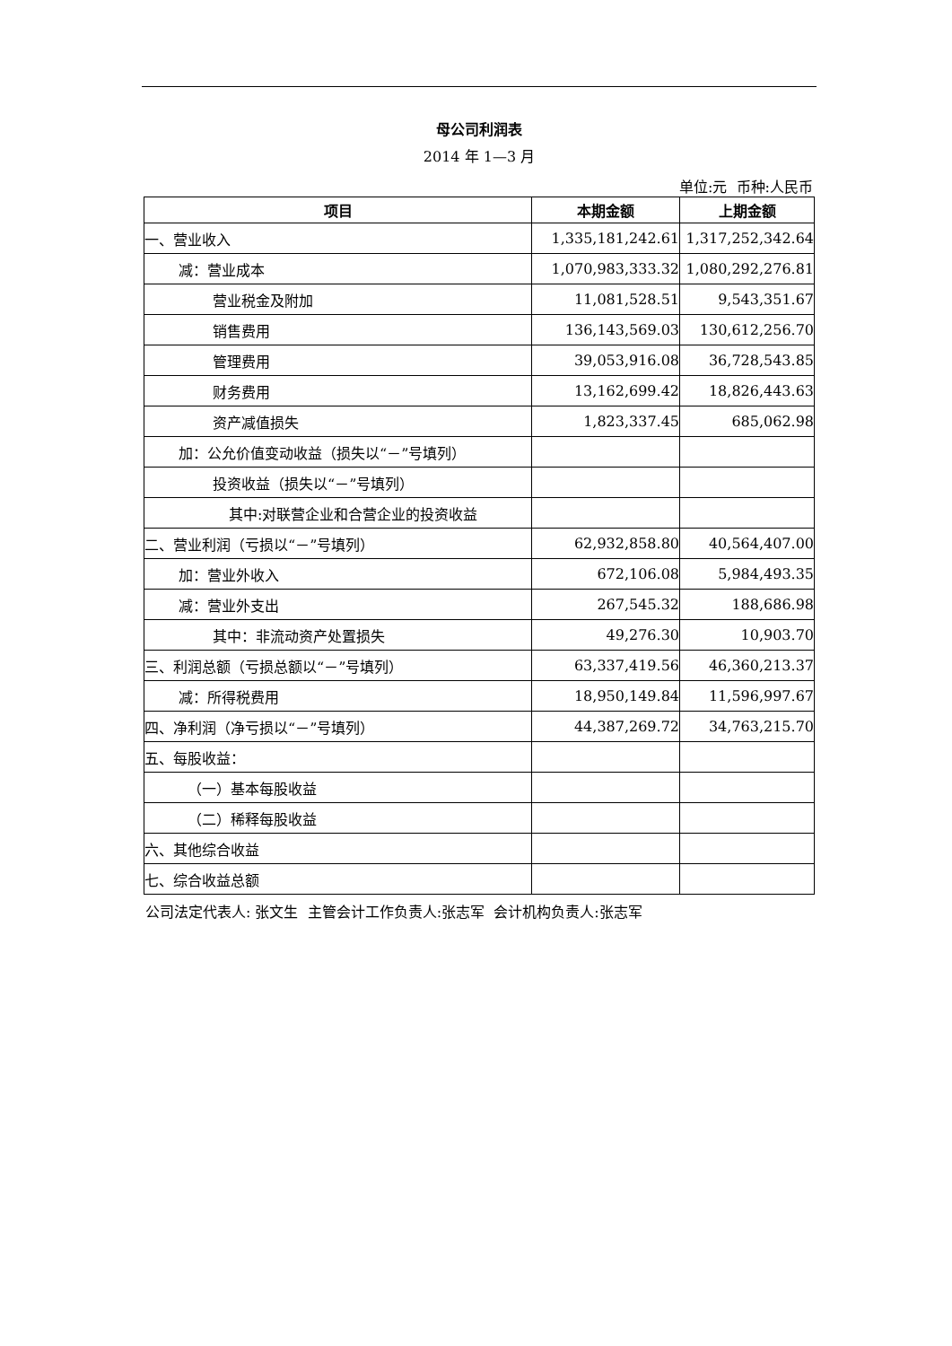母公司利润表
2014 年 1—3 月
单位:元 币种:人民币
| 项目 | 本期金额 | 上期金额 |
| --- | --- | --- |
| 一、营业收入 | 1,335,181,242.61 | 1,317,252,342.64 |
| 减：营业成本 | 1,070,983,333.32 | 1,080,292,276.81 |
| 营业税金及附加 | 11,081,528.51 | 9,543,351.67 |
| 销售费用 | 136,143,569.03 | 130,612,256.70 |
| 管理费用 | 39,053,916.08 | 36,728,543.85 |
| 财务费用 | 13,162,699.42 | 18,826,443.63 |
| 资产减值损失 | 1,823,337.45 | 685,062.98 |
| 加：公允价值变动收益（损失以“－”号填列） | | |
| 投资收益（损失以“－”号填列） | | |
| 其中:对联营企业和合营企业的投资收益 | | |
| 二、营业利润（亏损以“－”号填列） | 62,932,858.80 | 40,564,407.00 |
| 加：营业外收入 | 672,106.08 | 5,984,493.35 |
| 减：营业外支出 | 267,545.32 | 188,686.98 |
| 其中：非流动资产处置损失 | 49,276.30 | 10,903.70 |
| 三、利润总额（亏损总额以“－”号填列） | 63,337,419.56 | 46,360,213.37 |
| 减：所得税费用 | 18,950,149.84 | 11,596,997.67 |
| 四、净利润（净亏损以“－”号填列） | 44,387,269.72 | 34,763,215.70 |
| 五、每股收益： | | |
| （一）基本每股收益 | | |
| （二）稀释每股收益 | | |
| 六、其他综合收益 | | |
| 七、综合收益总额 | | |
公司法定代表人: 张文生 主管会计工作负责人:张志军 会计机构负责人:张志军